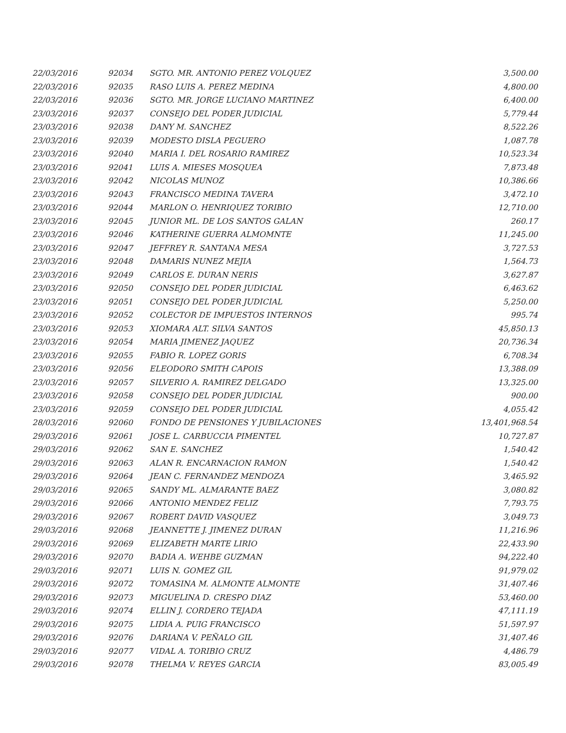| 22/03/2016 | 92034 | SGTO. MR. ANTONIO PEREZ VOLQUEZ | 3,500.00 |
| 22/03/2016 | 92035 | RASO LUIS A. PEREZ MEDINA | 4,800.00 |
| 22/03/2016 | 92036 | SGTO. MR. JORGE LUCIANO MARTINEZ | 6,400.00 |
| 23/03/2016 | 92037 | CONSEJO DEL PODER JUDICIAL | 5,779.44 |
| 23/03/2016 | 92038 | DANY M. SANCHEZ | 8,522.26 |
| 23/03/2016 | 92039 | MODESTO DISLA PEGUERO | 1,087.78 |
| 23/03/2016 | 92040 | MARIA I. DEL ROSARIO RAMIREZ | 10,523.34 |
| 23/03/2016 | 92041 | LUIS A. MIESES MOSQUEA | 7,873.48 |
| 23/03/2016 | 92042 | NICOLAS MUNOZ | 10,386.66 |
| 23/03/2016 | 92043 | FRANCISCO MEDINA TAVERA | 3,472.10 |
| 23/03/2016 | 92044 | MARLON O. HENRIQUEZ TORIBIO | 12,710.00 |
| 23/03/2016 | 92045 | JUNIOR ML. DE LOS SANTOS GALAN | 260.17 |
| 23/03/2016 | 92046 | KATHERINE GUERRA ALMOMNTE | 11,245.00 |
| 23/03/2016 | 92047 | JEFFREY R. SANTANA MESA | 3,727.53 |
| 23/03/2016 | 92048 | DAMARIS NUNEZ MEJIA | 1,564.73 |
| 23/03/2016 | 92049 | CARLOS E. DURAN NERIS | 3,627.87 |
| 23/03/2016 | 92050 | CONSEJO DEL PODER JUDICIAL | 6,463.62 |
| 23/03/2016 | 92051 | CONSEJO DEL PODER JUDICIAL | 5,250.00 |
| 23/03/2016 | 92052 | COLECTOR DE IMPUESTOS INTERNOS | 995.74 |
| 23/03/2016 | 92053 | XIOMARA ALT. SILVA SANTOS | 45,850.13 |
| 23/03/2016 | 92054 | MARIA JIMENEZ JAQUEZ | 20,736.34 |
| 23/03/2016 | 92055 | FABIO R. LOPEZ GORIS | 6,708.34 |
| 23/03/2016 | 92056 | ELEODORO SMITH CAPOIS | 13,388.09 |
| 23/03/2016 | 92057 | SILVERIO A. RAMIREZ DELGADO | 13,325.00 |
| 23/03/2016 | 92058 | CONSEJO DEL PODER JUDICIAL | 900.00 |
| 23/03/2016 | 92059 | CONSEJO DEL PODER JUDICIAL | 4,055.42 |
| 28/03/2016 | 92060 | FONDO DE PENSIONES Y JUBILACIONES | 13,401,968.54 |
| 29/03/2016 | 92061 | JOSE L. CARBUCCIA PIMENTEL | 10,727.87 |
| 29/03/2016 | 92062 | SAN E. SANCHEZ | 1,540.42 |
| 29/03/2016 | 92063 | ALAN R. ENCARNACION RAMON | 1,540.42 |
| 29/03/2016 | 92064 | JEAN C. FERNANDEZ MENDOZA | 3,465.92 |
| 29/03/2016 | 92065 | SANDY ML. ALMARANTE BAEZ | 3,080.82 |
| 29/03/2016 | 92066 | ANTONIO MENDEZ FELIZ | 7,793.75 |
| 29/03/2016 | 92067 | ROBERT DAVID VASQUEZ | 3,049.73 |
| 29/03/2016 | 92068 | JEANNETTE J. JIMENEZ DURAN | 11,216.96 |
| 29/03/2016 | 92069 | ELIZABETH MARTE LIRIO | 22,433.90 |
| 29/03/2016 | 92070 | BADIA A. WEHBE GUZMAN | 94,222.40 |
| 29/03/2016 | 92071 | LUIS N. GOMEZ GIL | 91,979.02 |
| 29/03/2016 | 92072 | TOMASINA M. ALMONTE ALMONTE | 31,407.46 |
| 29/03/2016 | 92073 | MIGUELINA D. CRESPO DIAZ | 53,460.00 |
| 29/03/2016 | 92074 | ELLIN J. CORDERO TEJADA | 47,111.19 |
| 29/03/2016 | 92075 | LIDIA A. PUIG FRANCISCO | 51,597.97 |
| 29/03/2016 | 92076 | DARIANA V. PEÑALO GIL | 31,407.46 |
| 29/03/2016 | 92077 | VIDAL A. TORIBIO CRUZ | 4,486.79 |
| 29/03/2016 | 92078 | THELMA V. REYES GARCIA | 83,005.49 |